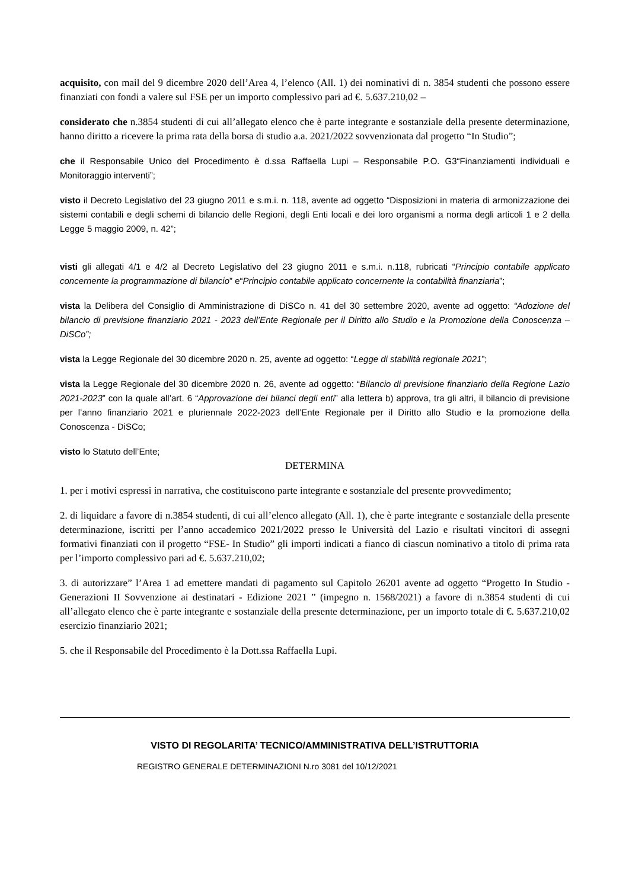acquisito, con mail del 9 dicembre 2020 dell’Area 4, l’elenco (All. 1) dei nominativi di n. 3854 studenti che possono essere finanziati con fondi a valere sul FSE per un importo complessivo pari ad €. 5.637.210,02 –
considerato che n.3854 studenti di cui all’allegato elenco che è parte integrante e sostanziale della presente determinazione, hanno diritto a ricevere la prima rata della borsa di studio a.a. 2021/2022 sovvenzionata dal progetto “In Studio”;
che il Responsabile Unico del Procedimento è d.ssa Raffaella Lupi – Responsabile P.O. G3“Finanziamenti individuali e Monitoraggio interventi”;
visto il Decreto Legislativo del 23 giugno 2011 e s.m.i. n. 118, avente ad oggetto “Disposizioni in materia di armonizzazione dei sistemi contabili e degli schemi di bilancio delle Regioni, degli Enti locali e dei loro organismi a norma degli articoli 1 e 2 della Legge 5 maggio 2009, n. 42”;
visti gli allegati 4/1 e 4/2 al Decreto Legislativo del 23 giugno 2011 e s.m.i. n.118, rubricati “Principio contabile applicato concernente la programmazione di bilancio” e“Principio contabile applicato concernente la contabilità finanziaria”;
vista la Delibera del Consiglio di Amministrazione di DiSCo n. 41 del 30 settembre 2020, avente ad oggetto: “Adozione del bilancio di previsione finanziario 2021 - 2023 dell’Ente Regionale per il Diritto allo Studio e la Promozione della Conoscenza –DiSCo”;
vista la Legge Regionale del 30 dicembre 2020 n. 25, avente ad oggetto: “Legge di stabilità regionale 2021”;
vista la Legge Regionale del 30 dicembre 2020 n. 26, avente ad oggetto: “Bilancio di previsione finanziario della Regione Lazio 2021-2023” con la quale all’art. 6 “Approvazione dei bilanci degli enti” alla lettera b) approva, tra gli altri, il bilancio di previsione per l’anno finanziario 2021 e pluriennale 2022-2023 dell’Ente Regionale per il Diritto allo Studio e la promozione della Conoscenza - DiSCo;
visto lo Statuto dell’Ente;
DETERMINA
1. per i motivi espressi in narrativa, che costituiscono parte integrante e sostanziale del presente provvedimento;
2. di liquidare a favore di n.3854 studenti, di cui all’elenco allegato (All. 1), che è parte integrante e sostanziale della presente determinazione, iscritti per l’anno accademico 2021/2022 presso le Università del Lazio e risultati vincitori di assegni formativi finanziati con il progetto “FSE- In Studio” gli importi indicati a fianco di ciascun nominativo a titolo di prima rata per l’importo complessivo pari ad €. 5.637.210,02;
3. di autorizzare” l’Area 1 ad emettere mandati di pagamento sul Capitolo 26201 avente ad oggetto “Progetto In Studio - Generazioni II Sovvenzione ai destinatari - Edizione 2021 ” (impegno n. 1568/2021) a favore di n.3854 studenti di cui all’allegato elenco che è parte integrante e sostanziale della presente determinazione, per un importo totale di €. 5.637.210,02 esercizio finanziario 2021;
5. che il Responsabile del Procedimento è la Dott.ssa Raffaella Lupi.
VISTO DI REGOLARITA’ TECNICO/AMMINISTRATIVA DELL’ISTRUTTORIA
REGISTRO GENERALE DETERMINAZIONI N.ro 3081 del 10/12/2021